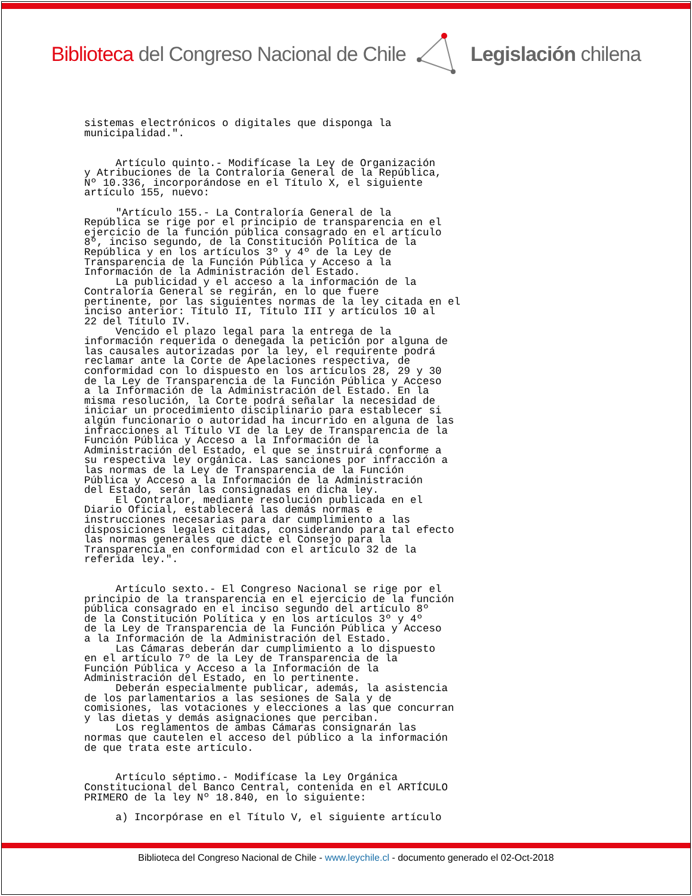Biblioteca del Congreso Nacional de Chile Legislación chilena
sistemas electrónicos o digitales que disponga la municipalidad.". Artículo quinto.- Modifícase la Ley de Organización y Atribuciones de la Contraloría General de la República, Nº 10.336, incorporándose en el Título X, el siguiente artículo 155, nuevo: "Artículo 155.- La Contraloría General de la República se rige por el principio de transparencia en el ejercicio de la función pública consagrado en el artículo 8º, inciso segundo, de la Constitución Política de la República y en los artículos 3º y 4º de la Ley de Transparencia de la Función Pública y Acceso a la Información de la Administración del Estado. La publicidad y el acceso a la información de la Contraloría General se regirán, en lo que fuere pertinente, por las siguientes normas de la ley citada en el inciso anterior: Título II, Título III y artículos 10 al 22 del Título IV. Vencido el plazo legal para la entrega de la información requerida o denegada la petición por alguna de las causales autorizadas por la ley, el requirente podrá reclamar ante la Corte de Apelaciones respectiva, de conformidad con lo dispuesto en los artículos 28, 29 y 30 de la Ley de Transparencia de la Función Pública y Acceso a la Información de la Administración del Estado. En la misma resolución, la Corte podrá señalar la necesidad de iniciar un procedimiento disciplinario para establecer si algún funcionario o autoridad ha incurrido en alguna de las infracciones al Título VI de la Ley de Transparencia de la Función Pública y Acceso a la Información de la Administración del Estado, el que se instruirá conforme a su respectiva ley orgánica. Las sanciones por infracción a las normas de la Ley de Transparencia de la Función Pública y Acceso a la Información de la Administración del Estado, serán las consignadas en dicha ley. El Contralor, mediante resolución publicada en el Diario Oficial, establecerá las demás normas e instrucciones necesarias para dar cumplimiento a las disposiciones legales citadas, considerando para tal efecto las normas generales que dicte el Consejo para la Transparencia en conformidad con el artículo 32 de la referida ley.". Artículo sexto.- El Congreso Nacional se rige por el principio de la transparencia en el ejercicio de la función pública consagrado en el inciso segundo del artículo 8º de la Constitución Política y en los artículos 3º y 4º de la Ley de Transparencia de la Función Pública y Acceso a la Información de la Administración del Estado. Las Cámaras deberán dar cumplimiento a lo dispuesto en el artículo 7º de la Ley de Transparencia de la Función Pública y Acceso a la Información de la Administración del Estado, en lo pertinente. Deberán especialmente publicar, además, la asistencia de los parlamentarios a las sesiones de Sala y de comisiones, las votaciones y elecciones a las que concurran y las dietas y demás asignaciones que perciban. Los reglamentos de ambas Cámaras consignarán las normas que cautelen el acceso del público a la información de que trata este artículo. Artículo séptimo.- Modifícase la Ley Orgánica Constitucional del Banco Central, contenida en el ARTÍCULO PRIMERO de la ley Nº 18.840, en lo siguiente: a) Incorpórase en el Título V, el siguiente artículo
Biblioteca del Congreso Nacional de Chile - www.leychile.cl - documento generado el 02-Oct-2018